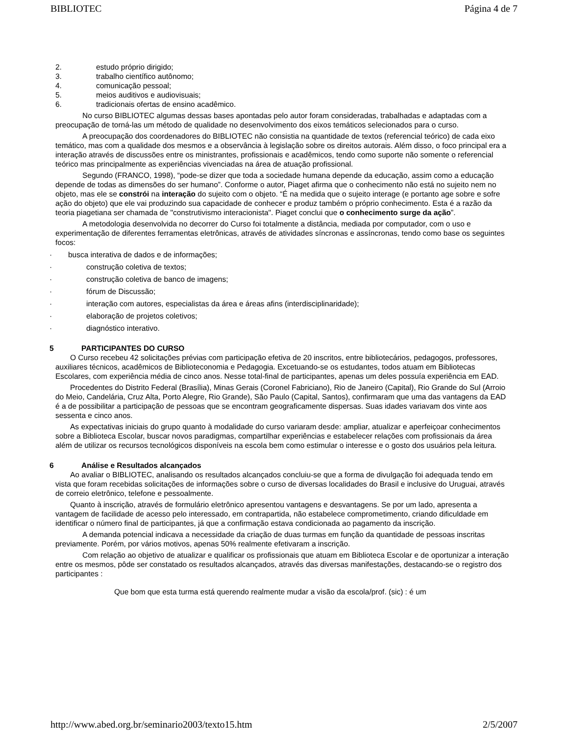BIBLIOTEC Página 4 de 7
2. estudo próprio dirigido;
3. trabalho científico autônomo;
4. comunicação pessoal;
5. meios auditivos e audiovisuais;
6. tradicionais ofertas de ensino acadêmico.
No curso BIBLIOTEC algumas dessas bases apontadas pelo autor foram consideradas, trabalhadas e adaptadas com a preocupação de torná-las um método de qualidade no desenvolvimento dos eixos temáticos selecionados para o curso.
A preocupação dos coordenadores do BIBLIOTEC não consistia na quantidade de textos (referencial teórico) de cada eixo temático, mas com a qualidade dos mesmos e a observância à legislação sobre os direitos autorais. Além disso, o foco principal era a interação através de discussões entre os ministrantes, profissionais e acadêmicos, tendo como suporte não somente o referencial teórico mas principalmente as experiências vivenciadas na área de atuação profissional.
Segundo (FRANCO, 1998), “pode-se dizer que toda a sociedade humana depende da educação, assim como a educação depende de todas as dimensões do ser humano”. Conforme o autor, Piaget afirma que o conhecimento não está no sujeito nem no objeto, mas ele se constrói na interação do sujeito com o objeto. “É na medida que o sujeito interage (e portanto age sobre e sofre ação do objeto) que ele vai produzindo sua capacidade de conhecer e produz também o próprio conhecimento. Esta é a razão da teoria piagetiana ser chamada de "construtivismo interacionista". Piaget conclui que o conhecimento surge da ação”.
A metodologia desenvolvida no decorrer do Curso foi totalmente a distância, mediada por computador, com o uso e experimentação de diferentes ferramentas eletrônicas, através de atividades síncronas e assíncronas, tendo como base os seguintes focos:
· busca interativa de dados e de informações;
· construção coletiva de textos;
· construção coletiva de banco de imagens;
· fórum de Discussão;
· interação com autores, especialistas da área e áreas afins (interdisciplinaridade);
· elaboração de projetos coletivos;
· diagnóstico interativo.
5 PARTICIPANTES DO CURSO
O Curso recebeu 42 solicitações prévias com participação efetiva de 20 inscritos, entre bibliotecários, pedagogos, professores, auxiliares técnicos, acadêmicos de Biblioteconomia e Pedagogia. Excetuando-se os estudantes, todos atuam em Bibliotecas Escolares, com experiência média de cinco anos. Nesse total-final de participantes, apenas um deles possuía experiência em EAD.
Procedentes do Distrito Federal (Brasília), Minas Gerais (Coronel Fabriciano), Rio de Janeiro (Capital), Rio Grande do Sul (Arroio do Meio, Candelária, Cruz Alta, Porto Alegre, Rio Grande), São Paulo (Capital, Santos), confirmaram que uma das vantagens da EAD é a de possibilitar a participação de pessoas que se encontram geograficamente dispersas. Suas idades variavam dos vinte aos sessenta e cinco anos.
As expectativas iniciais do grupo quanto à modalidade do curso variaram desde: ampliar, atualizar e aperfeiçoar conhecimentos sobre a Biblioteca Escolar, buscar novos paradigmas, compartilhar experiências e estabelecer relações com profissionais da área além de utilizar os recursos tecnológicos disponíveis na escola bem como estimular o interesse e o gosto dos usuários pela leitura.
6 Análise e Resultados alcançados
Ao avaliar o BIBLIOTEC, analisando os resultados alcançados concluiu-se que a forma de divulgação foi adequada tendo em vista que foram recebidas solicitações de informações sobre o curso de diversas localidades do Brasil e inclusive do Uruguai, através de correio eletrônico, telefone e pessoalmente.
Quanto à inscrição, através de formulário eletrônico apresentou vantagens e desvantagens. Se por um lado, apresenta a vantagem de facilidade de acesso pelo interessado, em contrapartida, não estabelece comprometimento, criando dificuldade em identificar o número final de participantes, já que a confirmação estava condicionada ao pagamento da inscrição.
A demanda potencial indicava a necessidade da criação de duas turmas em função da quantidade de pessoas inscritas previamente. Porém, por vários motivos, apenas 50% realmente efetivaram a inscrição.
Com relação ao objetivo de atualizar e qualificar os profissionais que atuam em Biblioteca Escolar e de oportunizar a interação entre os mesmos, pôde ser constatado os resultados alcançados, através das diversas manifestações, destacando-se o registro dos participantes :
Que bom que esta turma está querendo realmente mudar a visão da escola/prof. (sic) : é um
http://www.abed.org.br/seminario2003/texto15.htm 2/5/2007